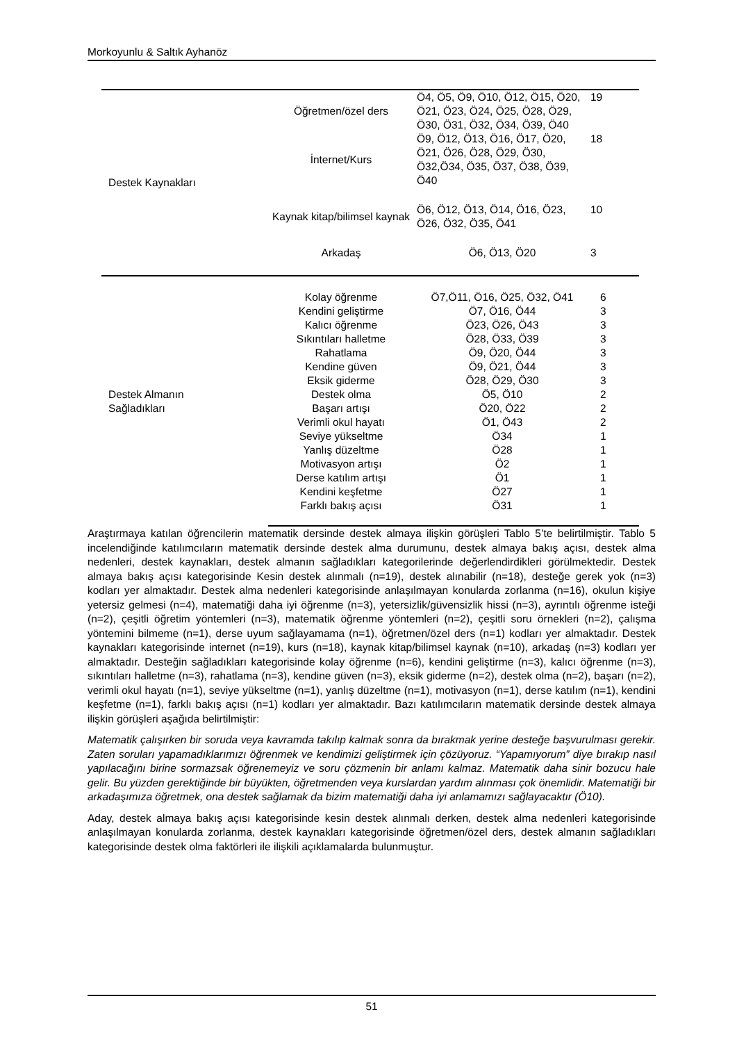Morkoyunlu & Saltık Ayhanöz
| Destek Kaynakları | Öğretmen/özel ders | Ö4, Ö5, Ö9, Ö10, Ö12, Ö15, Ö20, Ö21, Ö23, Ö24, Ö25, Ö28, Ö29, Ö30, Ö31, Ö32, Ö34, Ö39, Ö40 | 19 |
| | İnternet/Kurs | Ö9, Ö12, Ö13, Ö16, Ö17, Ö20, Ö21, Ö26, Ö28, Ö29, Ö30, Ö32,Ö34, Ö35, Ö37, Ö38, Ö39, Ö40 | 18 |
| | Kaynak kitap/bilimsel kaynak | Ö6, Ö12, Ö13, Ö14, Ö16, Ö23, Ö26, Ö32, Ö35, Ö41 | 10 |
| | Arkadaş | Ö6, Ö13, Ö20 | 3 |
| Destek Almanın Sağladıkları | Kolay öğrenme | Ö7,Ö11, Ö16, Ö25, Ö32, Ö41 | 6 |
| | Kendini geliştirme | Ö7, Ö16, Ö44 | 3 |
| | Kalıcı öğrenme | Ö23, Ö26, Ö43 | 3 |
| | Sıkıntıları halletme | Ö28, Ö33, Ö39 | 3 |
| | Rahatlama | Ö9, Ö20, Ö44 | 3 |
| | Kendine güven | Ö9, Ö21, Ö44 | 3 |
| | Eksik giderme | Ö28, Ö29, Ö30 | 3 |
| | Destek olma | Ö5, Ö10 | 2 |
| | Başarı artışı | Ö20, Ö22 | 2 |
| | Verimli okul hayatı | Ö1, Ö43 | 2 |
| | Seviye yükseltme | Ö34 | 1 |
| | Yanlış düzeltme | Ö28 | 1 |
| | Motivasyon artışı | Ö2 | 1 |
| | Derse katılım artışı | Ö1 | 1 |
| | Kendini keşfetme | Ö27 | 1 |
| | Farklı bakış açısı | Ö31 | 1 |
Araştırmaya katılan öğrencilerin matematik dersinde destek almaya ilişkin görüşleri Tablo 5’te belirtilmiştir. Tablo 5 incelendiğinde katılımcıların matematik dersinde destek alma durumunu, destek almaya bakış açısı, destek alma nedenleri, destek kaynakları, destek almanın sağladıkları kategorilerinde değerlendirdikleri görülmektedir. Destek almaya bakış açısı kategorisinde Kesin destek alınmalı (n=19), destek alınabilir (n=18), desteğe gerek yok (n=3) kodları yer almaktadır. Destek alma nedenleri kategorisinde anlaşılmayan konularda zorlanma (n=16), okulun kişiye yetersiz gelmesi (n=4), matematiği daha iyi öğrenme (n=3), yetersizlik/güvensizlik hissi (n=3), ayrıntılı öğrenme isteği (n=2), çeşitli öğretim yöntemleri (n=3), matematik öğrenme yöntemleri (n=2), çeşitli soru örnekleri (n=2), çalışma yöntemini bilmeme (n=1), derse uyum sağlayamama (n=1), öğretmen/özel ders (n=1) kodları yer almaktadır. Destek kaynakları kategorisinde internet (n=19), kurs (n=18), kaynak kitap/bilimsel kaynak (n=10), arkadaş (n=3) kodları yer almaktadır. Desteğin sağladıkları kategorisinde kolay öğrenme (n=6), kendini geliştirme (n=3), kalıcı öğrenme (n=3), sıkıntıları halletme (n=3), rahatlama (n=3), kendine güven (n=3), eksik giderme (n=2), destek olma (n=2), başarı (n=2), verimli okul hayatı (n=1), seviye yükseltme (n=1), yanlış düzeltme (n=1), motivasyon (n=1), derse katılım (n=1), kendini keşfetme (n=1), farklı bakış açısı (n=1) kodları yer almaktadır. Bazı katılımcıların matematik dersinde destek almaya ilişkin görüşleri aşağıda belirtilmiştir:
Matematik çalışırken bir soruda veya kavramda takılıp kalmak sonra da bırakmak yerine desteğe başvurulması gerekir. Zaten soruları yapamadıklarımızı öğrenmek ve kendimizi geliştirmek için çözüyoruz. “Yapamıyorum” diye bırakıp nasıl yapılacağını birine sormazsak öğrenemeyiz ve soru çözmenin bir anlamı kalmaz. Matematik daha sinir bozucu hale gelir. Bu yüzden gerektiğinde bir büyükten, öğretmenden veya kurslardan yardım alınması çok önemlidir. Matematiği bir arkadaşımıza öğretmek, ona destek sağlamak da bizim matematiği daha iyi anlamamızı sağlayacaktır (Ö10).
Aday, destek almaya bakış açısı kategorisinde kesin destek alınmalı derken, destek alma nedenleri kategorisinde anlaşılmayan konularda zorlanma, destek kaynakları kategorisinde öğretmen/özel ders, destek almanın sağladıkları kategorisinde destek olma faktörleri ile ilişkili açıklamalarda bulunmuştur.
51